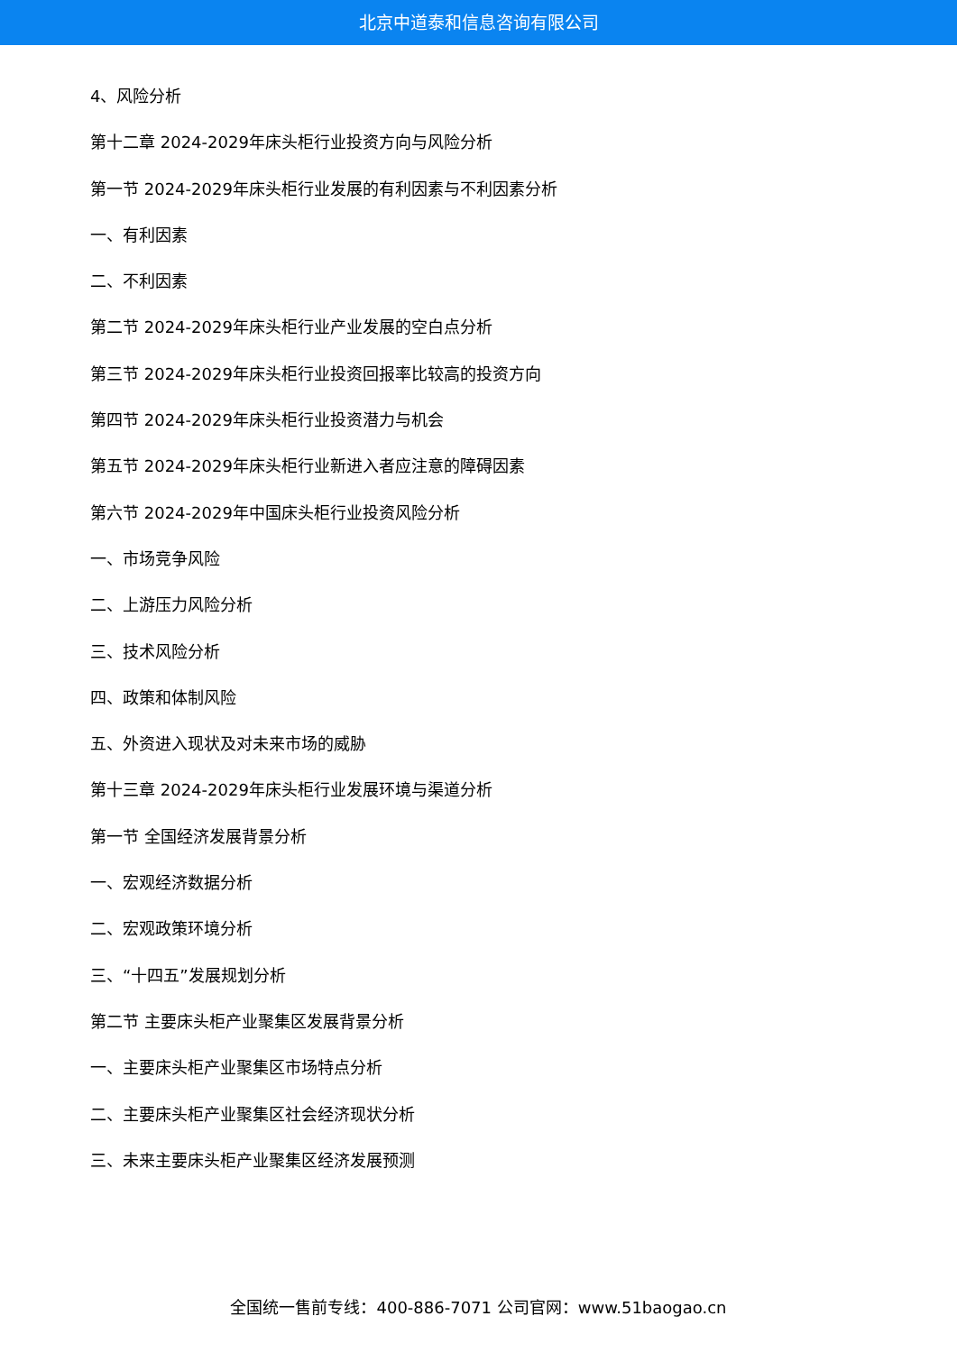北京中道泰和信息咨询有限公司
4、风险分析
第十二章 2024-2029年床头柜行业投资方向与风险分析
第一节 2024-2029年床头柜行业发展的有利因素与不利因素分析
一、有利因素
二、不利因素
第二节 2024-2029年床头柜行业产业发展的空白点分析
第三节 2024-2029年床头柜行业投资回报率比较高的投资方向
第四节 2024-2029年床头柜行业投资潜力与机会
第五节 2024-2029年床头柜行业新进入者应注意的障碍因素
第六节 2024-2029年中国床头柜行业投资风险分析
一、市场竞争风险
二、上游压力风险分析
三、技术风险分析
四、政策和体制风险
五、外资进入现状及对未来市场的威胁
第十三章 2024-2029年床头柜行业发展环境与渠道分析
第一节 全国经济发展背景分析
一、宏观经济数据分析
二、宏观政策环境分析
三、“十四五”发展规划分析
第二节 主要床头柜产业聚集区发展背景分析
一、主要床头柜产业聚集区市场特点分析
二、主要床头柜产业聚集区社会经济现状分析
三、未来主要床头柜产业聚集区经济发展预测
全国统一售前专线：400-886-7071 公司官网：www.51baogao.cn